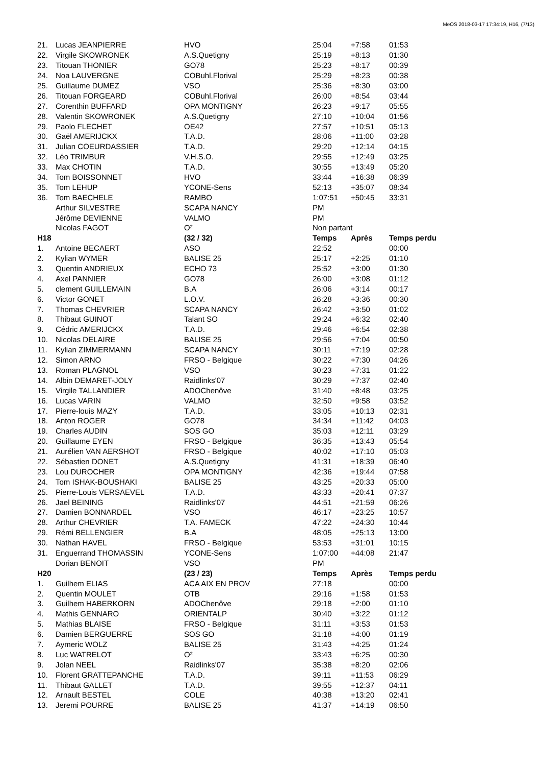MeOS 2018-03-17 17:34:19, H16, (7/13)
| 21. | Lucas JEANPIERRE | HVO | 25:04 | +7:58 | 01:53 |
| 22. | Virgile SKOWRONEK | A.S.Quetigny | 25:19 | +8:13 | 01:30 |
| 23. | Titouan THONIER | GO78 | 25:23 | +8:17 | 00:39 |
| 24. | Noa LAUVERGNE | COBuhl.Florival | 25:29 | +8:23 | 00:38 |
| 25. | Guillaume DUMEZ | VSO | 25:36 | +8:30 | 03:00 |
| 26. | Titouan FORGEARD | COBuhl.Florival | 26:00 | +8:54 | 03:44 |
| 27. | Corenthin BUFFARD | OPA MONTIGNY | 26:23 | +9:17 | 05:55 |
| 28. | Valentin SKOWRONEK | A.S.Quetigny | 27:10 | +10:04 | 01:56 |
| 29. | Paolo FLECHET | OE42 | 27:57 | +10:51 | 05:13 |
| 30. | Gaël AMERIJCKX | T.A.D. | 28:06 | +11:00 | 03:28 |
| 31. | Julian COEURDASSIER | T.A.D. | 29:20 | +12:14 | 04:15 |
| 32. | Léo TRIMBUR | V.H.S.O. | 29:55 | +12:49 | 03:25 |
| 33. | Max CHOTIN | T.A.D. | 30:55 | +13:49 | 05:20 |
| 34. | Tom BOISSONNET | HVO | 33:44 | +16:38 | 06:39 |
| 35. | Tom LEHUP | YCONE-Sens | 52:13 | +35:07 | 08:34 |
| 36. | Tom BAECHELE | RAMBO | 1:07:51 | +50:45 | 33:31 |
| | Arthur SILVESTRE | SCAPA NANCY | PM | | |
| | Jérôme DEVIENNE | VALMO | PM | | |
| | Nicolas FAGOT | O² | Non partant | | |
| H18 | | (32 / 32) | Temps | Après | Temps perdu |
| 1. | Antoine BECAERT | ASO | 22:52 | | 00:00 |
| 2. | Kylian WYMER | BALISE 25 | 25:17 | +2:25 | 01:10 |
| 3. | Quentin ANDRIEUX | ECHO 73 | 25:52 | +3:00 | 01:30 |
| 4. | Axel PANNIER | GO78 | 26:00 | +3:08 | 01:12 |
| 5. | clement GUILLEMAIN | B.A | 26:06 | +3:14 | 00:17 |
| 6. | Victor GONET | L.O.V. | 26:28 | +3:36 | 00:30 |
| 7. | Thomas CHEVRIER | SCAPA NANCY | 26:42 | +3:50 | 01:02 |
| 8. | Thibaut GUINOT | Talant SO | 29:24 | +6:32 | 02:40 |
| 9. | Cédric AMERIJCKX | T.A.D. | 29:46 | +6:54 | 02:38 |
| 10. | Nicolas DELAIRE | BALISE 25 | 29:56 | +7:04 | 00:50 |
| 11. | Kylian ZIMMERMANN | SCAPA NANCY | 30:11 | +7:19 | 02:28 |
| 12. | Simon ARNO | FRSO - Belgique | 30:22 | +7:30 | 04:26 |
| 13. | Roman PLAGNOL | VSO | 30:23 | +7:31 | 01:22 |
| 14. | Albin DEMARET-JOLY | Raidlinks'07 | 30:29 | +7:37 | 02:40 |
| 15. | Virgile TALLANDIER | ADOChenôve | 31:40 | +8:48 | 03:25 |
| 16. | Lucas VARIN | VALMO | 32:50 | +9:58 | 03:52 |
| 17. | Pierre-louis MAZY | T.A.D. | 33:05 | +10:13 | 02:31 |
| 18. | Anton ROGER | GO78 | 34:34 | +11:42 | 04:03 |
| 19. | Charles AUDIN | SOS GO | 35:03 | +12:11 | 03:29 |
| 20. | Guillaume EYEN | FRSO - Belgique | 36:35 | +13:43 | 05:54 |
| 21. | Aurélien VAN AERSHOT | FRSO - Belgique | 40:02 | +17:10 | 05:03 |
| 22. | Sébastien DONET | A.S.Quetigny | 41:31 | +18:39 | 06:40 |
| 23. | Lou DUROCHER | OPA MONTIGNY | 42:36 | +19:44 | 07:58 |
| 24. | Tom ISHAK-BOUSHAKI | BALISE 25 | 43:25 | +20:33 | 05:00 |
| 25. | Pierre-Louis VERSAEVEL | T.A.D. | 43:33 | +20:41 | 07:37 |
| 26. | Jael BEINING | Raidlinks'07 | 44:51 | +21:59 | 06:26 |
| 27. | Damien BONNARDEL | VSO | 46:17 | +23:25 | 10:57 |
| 28. | Arthur CHEVRIER | T.A. FAMECK | 47:22 | +24:30 | 10:44 |
| 29. | Rémi BELLENGIER | B.A | 48:05 | +25:13 | 13:00 |
| 30. | Nathan HAVEL | FRSO - Belgique | 53:53 | +31:01 | 10:15 |
| 31. | Enguerrand THOMASSIN | YCONE-Sens | 1:07:00 | +44:08 | 21:47 |
| | Dorian BENOIT | VSO | PM | | |
| H20 | | (23 / 23) | Temps | Après | Temps perdu |
| 1. | Guilhem ELIAS | ACA AIX EN PROV | 27:18 | | 00:00 |
| 2. | Quentin MOULET | OTB | 29:16 | +1:58 | 01:53 |
| 3. | Guilhem HABERKORN | ADOChenôve | 29:18 | +2:00 | 01:10 |
| 4. | Mathis GENNARO | ORIENTALP | 30:40 | +3:22 | 01:12 |
| 5. | Mathias BLAISE | FRSO - Belgique | 31:11 | +3:53 | 01:53 |
| 6. | Damien BERGUERRE | SOS GO | 31:18 | +4:00 | 01:19 |
| 7. | Aymeric WOLZ | BALISE 25 | 31:43 | +4:25 | 01:24 |
| 8. | Luc WATRELOT | O² | 33:43 | +6:25 | 00:30 |
| 9. | Jolan NEEL | Raidlinks'07 | 35:38 | +8:20 | 02:06 |
| 10. | Florent GRATTEPANCHE | T.A.D. | 39:11 | +11:53 | 06:29 |
| 11. | Thibaut GALLET | T.A.D. | 39:55 | +12:37 | 04:11 |
| 12. | Arnault BESTEL | COLE | 40:38 | +13:20 | 02:41 |
| 13. | Jeremi POURRE | BALISE 25 | 41:37 | +14:19 | 06:50 |